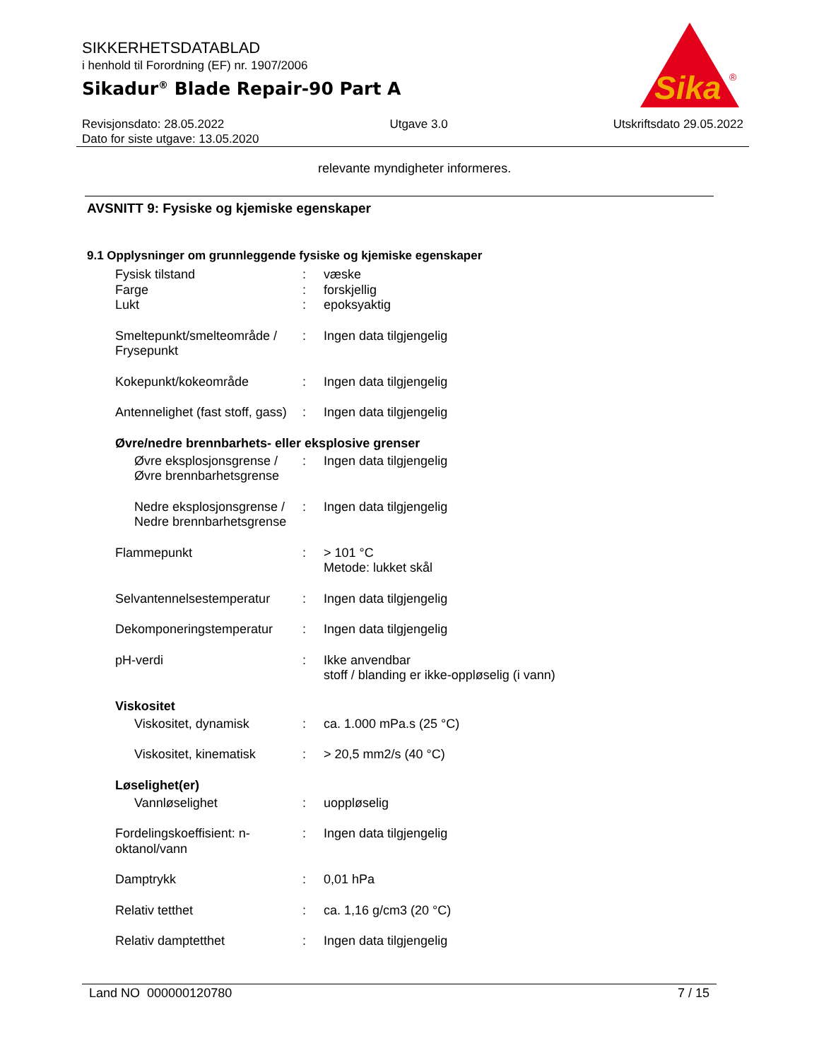SIKKERHETSDATABLAD
i henhold til Forordning (EF) nr. 1907/2006
Sikadur<sup>®</sup> Blade Repair-90 Part A
Sika
®
Revisjonsdato: 28.05.2022 Utgave 3.0 Utskriftsdato 29.05.2022
Dato for siste utgave: 13.05.2020
relevante myndigheter informeres.
AVSNITT 9: Fysiske og kjemiske egenskaper
9.1 Opplysninger om grunnleggende fysiske og kjemiske egenskaper
Fysisk tilstand : væske
Farge : forskjellig
Lukt : epoksyaktig
Smeltepunkt/smelteområde / Frysepunkt
: Ingen data tilgjengelig
Kokepunkt/kokeområde : Ingen data tilgjengelig
Antennelighet (fast stoff, gass)
: Ingen data tilgjengelig
Øvre/nedre brennbarhets- eller eksplosive grenser
Øvre eksplosjonsgrense / Øvre brennbarhetsgrense
: Ingen data tilgjengelig
Nedre eksplosjonsgrense / Nedre brennbarhetsgrense
: Ingen data tilgjengelig
Flammepunkt : > 101 °C
Metode: lukket skål
Selvantennelsestemperatur
: Ingen data tilgjengelig
Dekomponeringstemperatur : Ingen data tilgjengelig
pH-verdi : Ikke anvendbar
stoff / blanding er ikke-oppløselig (i vann)
Viskositet
Viskositet, dynamisk : ca. 1.000 mPa.s (25 °C)
Viskositet, kinematisk : > 20,5 mm2/s (40 °C)
Løselighet(er)
Vannløselighet : uoppløselig
Fordelingskoeffisient: n-oktanol/vann
: Ingen data tilgjengelig
Damptrykk : 0,01 hPa
Relativ tetthet : ca. 1,16 g/cm3 (20 °C)
Relativ damptetthet : Ingen data tilgjengelig
Land NO 000000120780 7 / 15